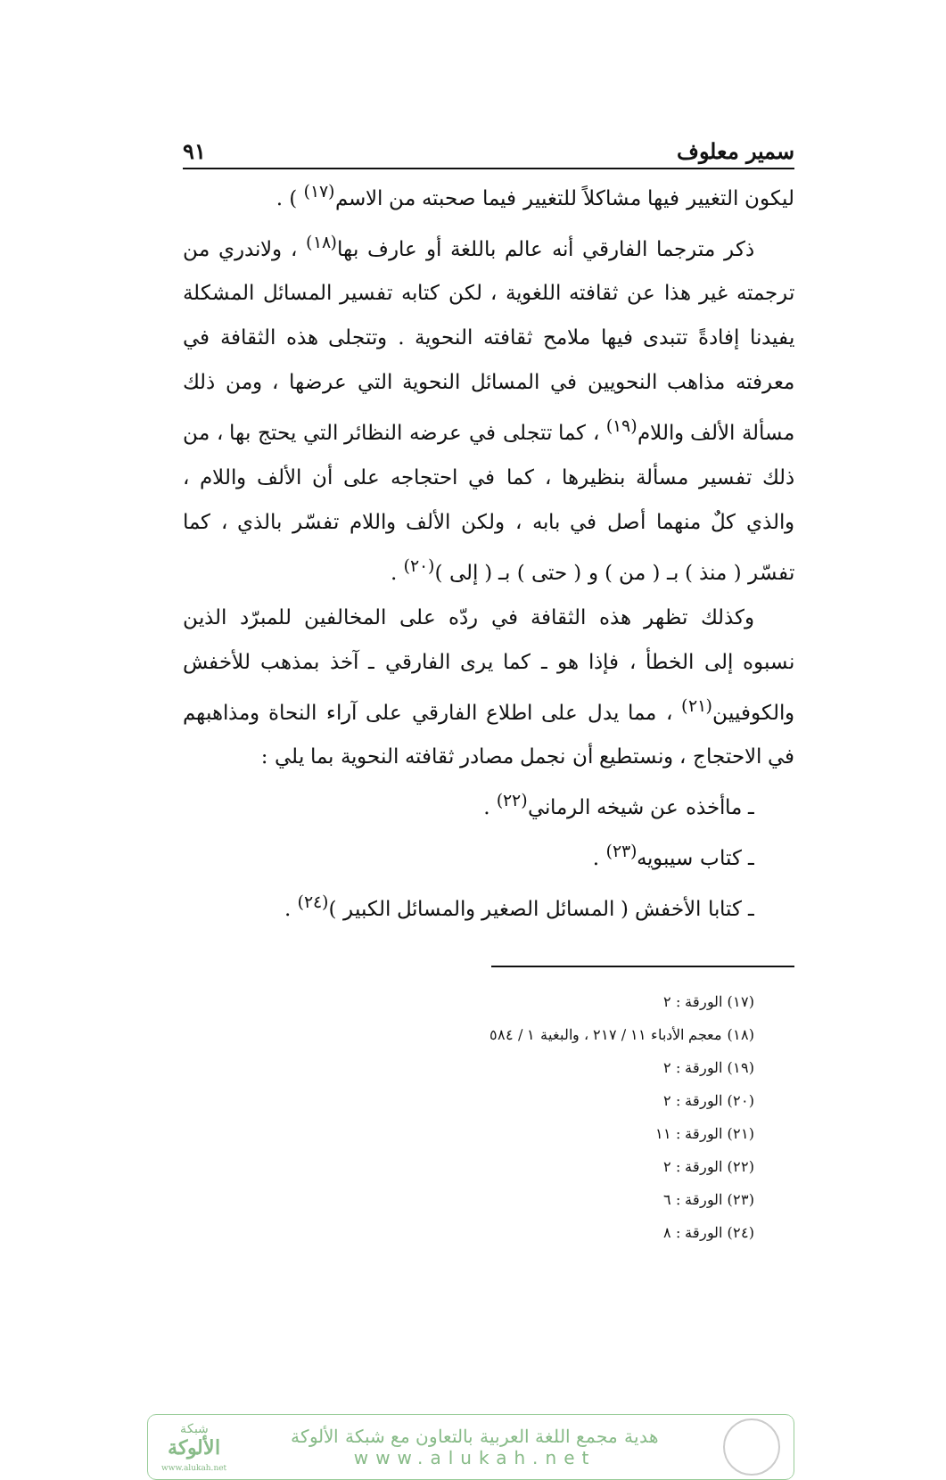سمير معلوف ٩١
ليكون التغيير فيها مشاكلاً للتغيير فيما صحبته من الاسم<sup>(١٧)</sup> ) .
ذكر مترجما الفارقي أنه عالم باللغة أو عارف بها<sup>(١٨)</sup> ، ولاندري من ترجمته غير هذا عن ثقافته اللغوية ، لكن كتابه تفسير المسائل المشكلة يفيدنا إفادةً تتبدى فيها ملامح ثقافته النحوية . وتتجلى هذه الثقافة في معرفته مذاهب النحويين في المسائل النحوية التي عرضها ، ومن ذلك مسألة الألف واللام<sup>(١٩)</sup> ، كما تتجلى في عرضه النظائر التي يحتج بها ، من ذلك تفسير مسألة بنظيرها ، كما في احتجاجه على أن الألف واللام ، والذي كلٌ منهما أصل في بابه ، ولكن الألف واللام تفسّر بالذي ، كما تفسّر ( منذ ) بـ ( من ) و ( حتى ) بـ ( إلى )<sup>(٢٠)</sup> .
وكذلك تظهر هذه الثقافة في ردّه على المخالفين للمبرّد الذين نسبوه إلى الخطأ ، فإذا هو ـ كما يرى الفارقي ـ آخذ بمذهب للأخفش والكوفيين<sup>(٢١)</sup> ، مما يدل على اطلاع الفارقي على آراء النحاة ومذاهبهم في الاحتجاج ، ونستطيع أن نجمل مصادر ثقافته النحوية بما يلي :
ـ ماأخذه عن شيخه الرماني<sup>(٢٢)</sup> .
ـ كتاب سيبويه<sup>(٢٣)</sup> .
ـ كتابا الأخفش ( المسائل الصغير والمسائل الكبير )<sup>(٢٤)</sup> .
(١٧) الورقة : ٢
(١٨) معجم الأدباء ١١ / ٢١٧ ، والبغية ١ / ٥٨٤
(١٩) الورقة : ٢
(٢٠) الورقة : ٢
(٢١) الورقة : ١١
(٢٢) الورقة : ٢
(٢٣) الورقة : ٦
(٢٤) الورقة : ٨
هدية مجمع اللغة العربية بالتعاون مع شبكة الألوكة
www.alukah.net
شبكة
الألوكة
www.alukah.net